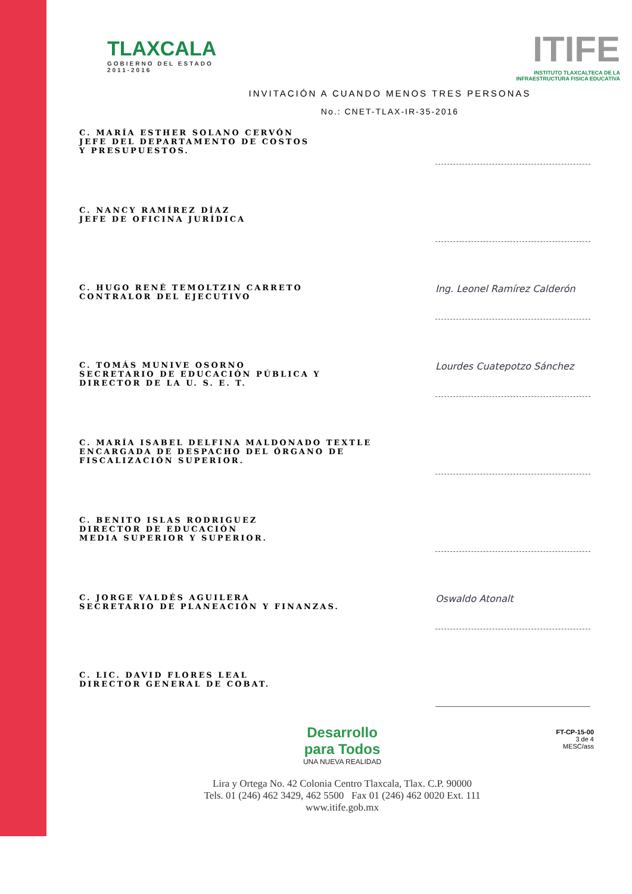TLAXCALA
GOBIERNO DEL ESTADO
2011-2016
ITIFE
INSTITUTO TLAXCALTECA DE LA
INFRAESTRUCTURA FISICA EDUCATIVA
INVITACIÓN A CUANDO MENOS TRES PERSONAS
No.: CNET-TLAX-IR-35-2016
C. MARÍA ESTHER SOLANO CERVÓN
JEFE DEL DEPARTAMENTO DE COSTOS
Y PRESUPUESTOS.
C. NANCY RAMÍREZ DÍAZ
JEFE DE OFICINA JURÍDICA
C. HUGO RENÉ TEMOLTZIN CARRETO
CONTRALOR DEL EJECUTIVO
Ing. Leonel Ramírez Calderón
C. TOMÁS MUNIVE OSORNO
SECRETARIO DE EDUCACIÓN PÚBLICA Y
DIRECTOR DE LA U. S. E. T.
Lourdes Cuatepotzo Sánchez
C. MARÍA ISABEL DELFINA MALDONADO TEXTLE
ENCARGADA DE DESPACHO DEL ÓRGANO DE
FISCALIZACIÓN SUPERIOR.
C. BENITO ISLAS RODRIGUEZ
DIRECTOR DE EDUCACIÓN
MEDIA SUPERIOR Y SUPERIOR.
C. JORGE VALDÉS AGUILERA
SECRETARIO DE PLANEACIÓN Y FINANZAS.
Oswaldo Atonalt
C. LIC. DAVID FLORES LEAL
DIRECTOR GENERAL DE COBAT.
Desarrollo
para Todos
UNA NUEVA REALIDAD
Lira y Ortega No. 42 Colonia Centro Tlaxcala, Tlax. C.P. 90000
Tels. 01 (246) 462 3429, 462 5500 Fax 01 (246) 462 0020 Ext. 111
www.itife.gob.mx
FT-CP-15-00
3 de 4
MESC/ass